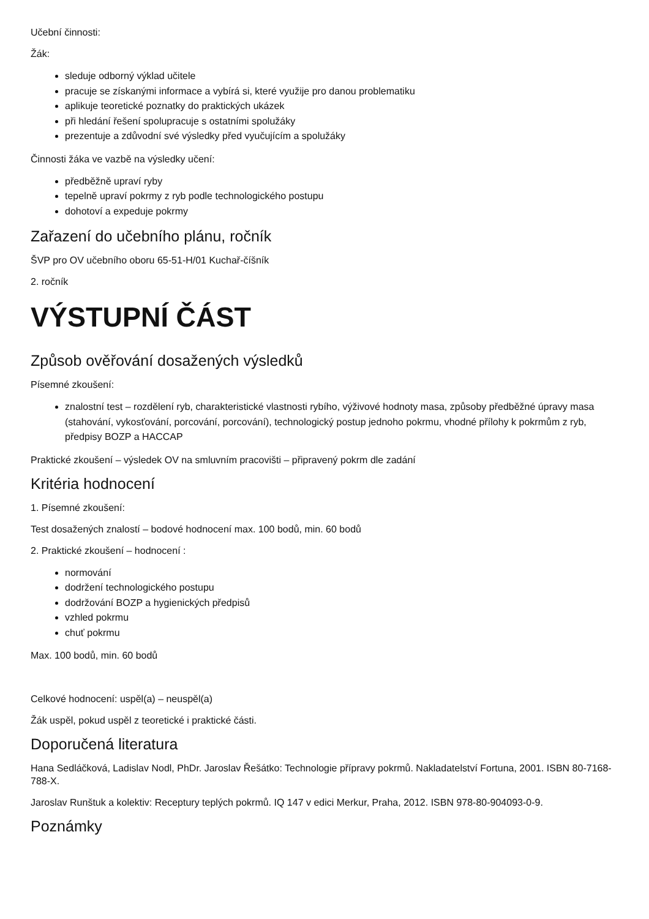Učební činnosti:
Žák:
sleduje odborný výklad učitele
pracuje se získanými informace a vybírá si, které využije pro danou problematiku
aplikuje teoretické poznatky do praktických ukázek
při hledání řešení spolupracuje s ostatními spolužáky
prezentuje a zdůvodní své výsledky před vyučujícím a spolužáky
Činnosti žáka ve vazbě na výsledky učení:
předběžně upraví ryby
tepelně upraví pokrmy z ryb podle technologického postupu
dohotoví a expeduje pokrmy
Zařazení do učebního plánu, ročník
ŠVP pro OV učebního oboru 65-51-H/01 Kuchař-číšník
2. ročník
VÝSTUPNÍ ČÁST
Způsob ověřování dosažených výsledků
Písemné zkoušení:
znalostní test – rozdělení ryb, charakteristické vlastnosti rybího, výživové hodnoty masa, způsoby předběžné úpravy masa (stahování, vykosťování, porcování, porcování), technologický postup jednoho pokrmu, vhodné přílohy k pokrmům z ryb, předpisy BOZP a HACCAP
Praktické zkoušení – výsledek OV na smluvním pracovišti – připravený pokrm dle zadání
Kritéria hodnocení
1. Písemné zkoušení:
Test dosažených znalostí – bodové hodnocení max. 100 bodů, min. 60 bodů
2. Praktické zkoušení – hodnocení :
normování
dodržení technologického postupu
dodržování BOZP a hygienických předpisů
vzhled pokrmu
chuť pokrmu
Max. 100 bodů, min. 60 bodů
Celkové hodnocení: uspěl(a) – neuspěl(a)
Žák uspěl, pokud uspěl z teoretické i praktické části.
Doporučená literatura
Hana Sedláčková, Ladislav Nodl, PhDr. Jaroslav Řešátko: Technologie přípravy pokrmů. Nakladatelství Fortuna, 2001. ISBN 80-7168-788-X.
Jaroslav Runštuk a kolektiv: Receptury teplých pokrmů. IQ 147 v edici Merkur, Praha, 2012. ISBN 978-80-904093-0-9.
Poznámky